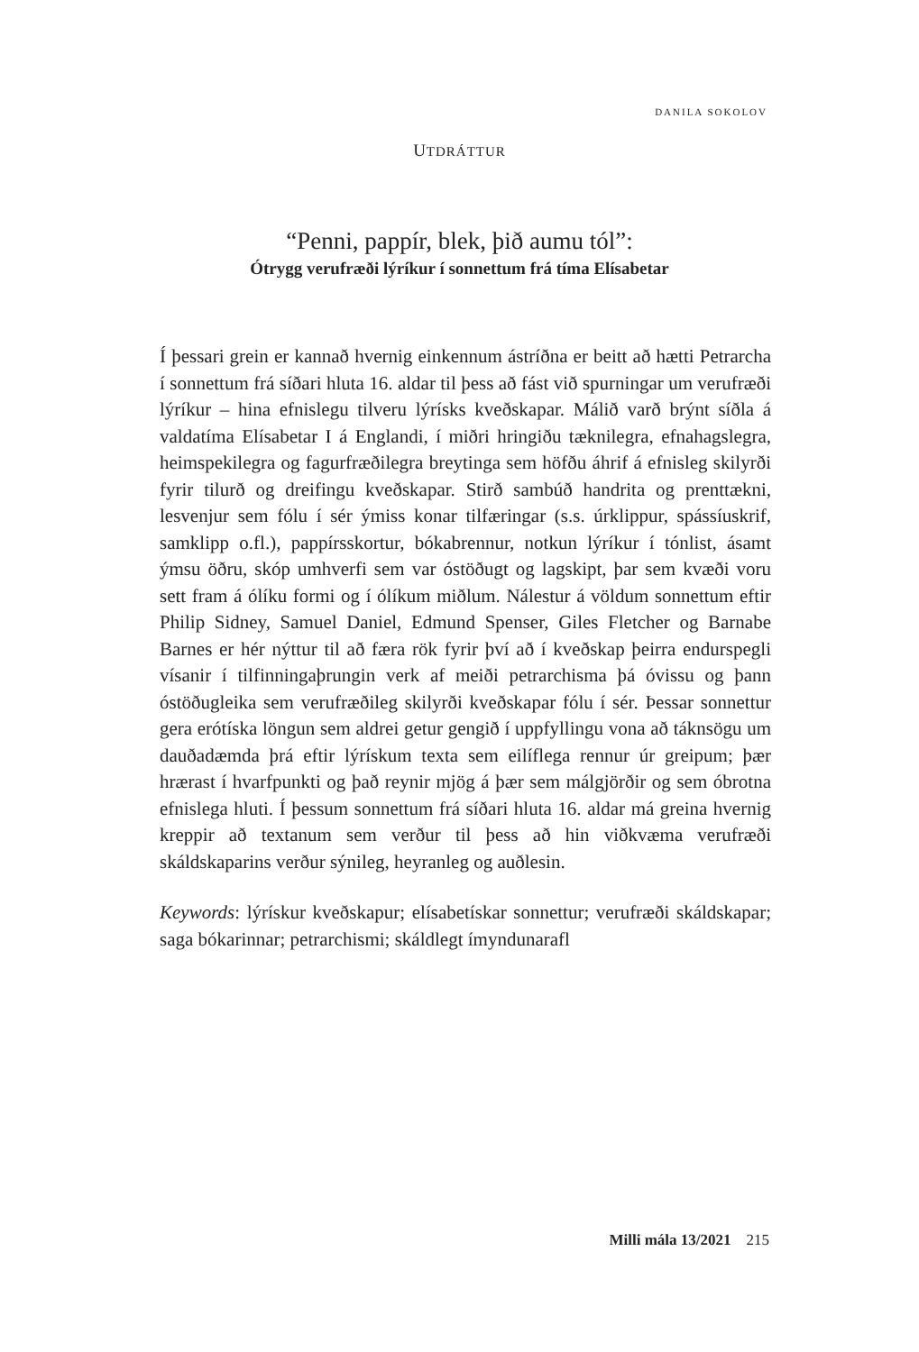DANILA SOKOLOV
UTDRÁTTUR
“Penni, pappír, blek, þið aumu tól”:
Ótrygg verufræði lýríkur í sonnettum frá tíma Elísabetar
Í þessari grein er kannað hvernig einkennum ástríðna er beitt að hætti Petrarcha í sonnettum frá síðari hluta 16. aldar til þess að fást við spurningar um verufræði lýríkur – hina efnislegu tilveru lýrísks kveðskapar. Málið varð brýnt síðla á valdatíma Elísabetar I á Englandi, í miðri hringiðu tæknilegra, efnahagslegra, heimspeki­legra og fagurfræðilegra breytinga sem höfðu áhrif á efnisleg skil­yrði fyrir tilurð og dreifingu kveðskapar. Stirð sambúð handrita og prenttækni, lesvenjur sem fólu í sér ýmiss konar tilfæringar (s.s. úrklippur, spássíuskrif, samklipp o.fl.), pappírsskortur, bókabrenn­ur, notkun lýríkur í tónlist, ásamt ýmsu öðru, skóp umhverfi sem var óstöðugt og lagskipt, þar sem kvæði voru sett fram á ólíku formi og í ólíkum miðlum. Nálestur á völdum sonnettum eftir Philip Sidney, Samuel Daniel, Edmund Spenser, Giles Fletcher og Barnabe Barnes er hér nýttur til að færa rök fyrir því að í kveðskap þeirra endurspegli vísanir í tilfinningaþrungin verk af meiði petrarchisma þá óvissu og þann óstöðugleika sem verufræðileg skilyrði kveð­skapar fólu í sér. Þessar sonnettur gera erótíska löngun sem aldrei getur gengið í uppfyllingu vona að táknsögu um dauðadæmda þrá eftir lýrískum texta sem eilíflega rennur úr greipum; þær hrærast í hvarfpunkti og það reynir mjög á þær sem málgjörðir og sem óbrotna efnislega hluti. Í þessum sonnettum frá síðari hluta 16. aldar má greina hvernig kreppir að textanum sem verður til þess að hin viðkvæma verufræði skáldskaparins verður sýnileg, heyranleg og auðlesin.
Keywords: lýrískur kveðskapur; elísabetískar sonnettur; verufræði skáldskapar; saga bókarinnar; petrarchismi; skáldlegt ímyndunarafl
Milli mála 13/2021 215